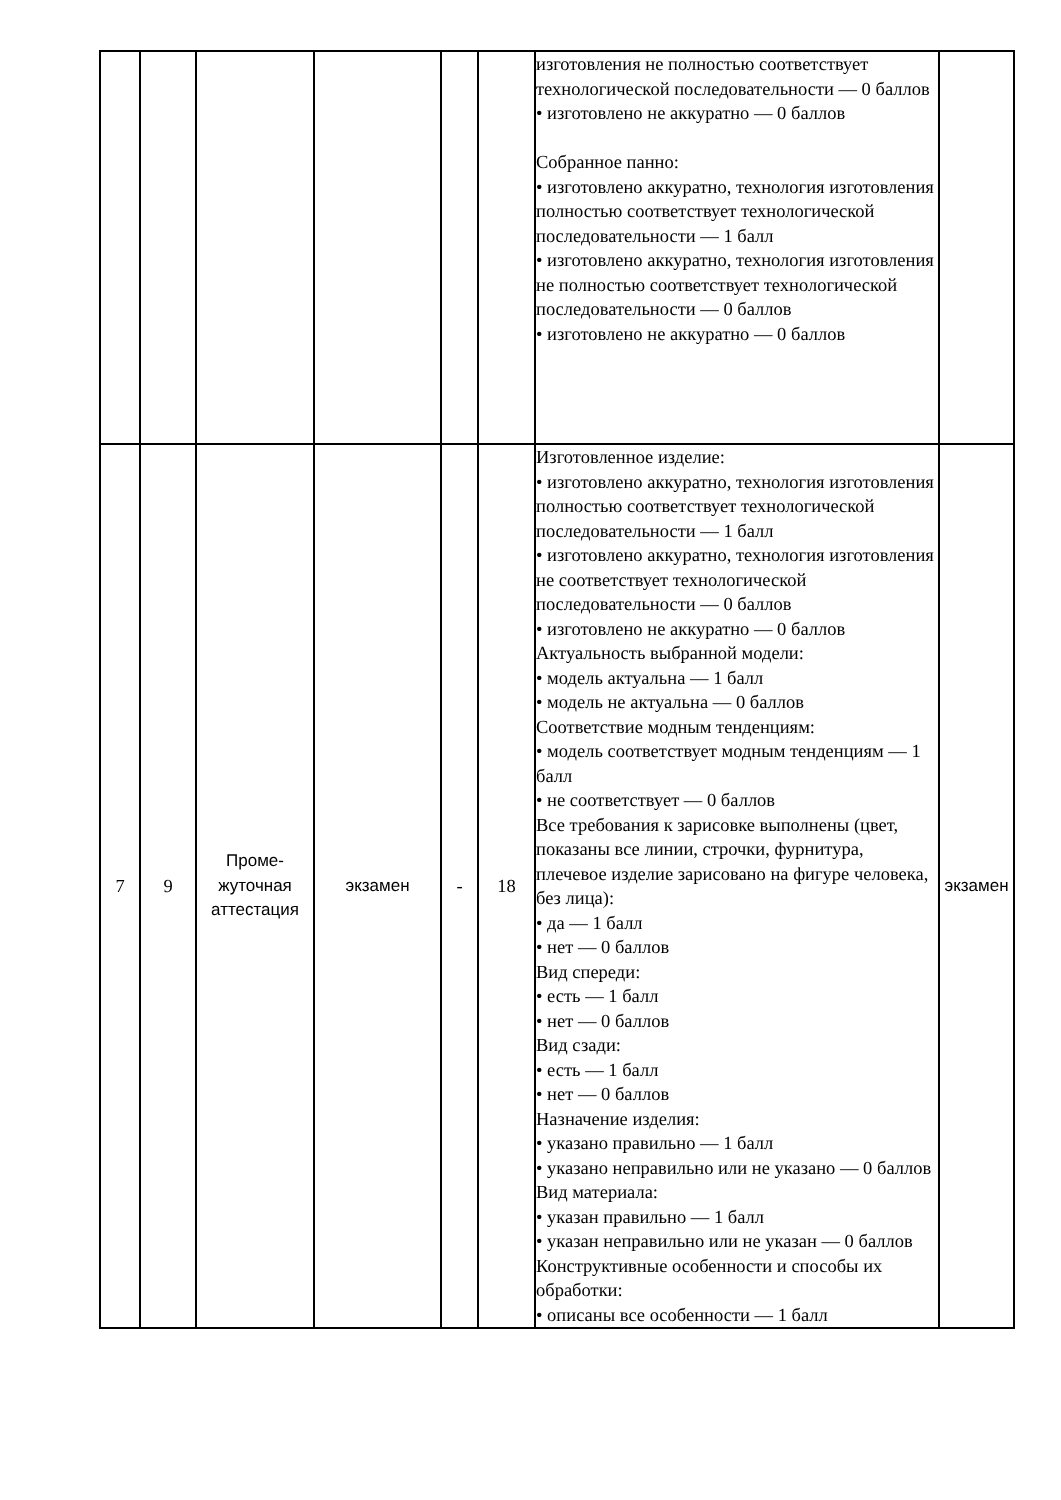| | | | | | | изготовления не полностью соответствует технологической последовательности — 0 баллов • изготовлено не аккуратно — 0 баллов Собранное панно: • изготовлено аккуратно, технология изготовления полностью соответствует технологической последовательности — 1 балл • изготовлено аккуратно, технология изготовления не полностью соответствует технологической последовательности — 0 баллов • изготовлено не аккуратно — 0 баллов | |
| 7 | 9 | Проме- жуточная аттестация | экзамен | - | 18 | Изготовленное изделие: • изготовлено аккуратно, технология изготовления полностью соответствует технологической последовательности — 1 балл • изготовлено аккуратно, технология изготовления не соответствует технологической последовательности — 0 баллов • изготовлено не аккуратно — 0 баллов Актуальность выбранной модели: • модель актуальна — 1 балл • модель не актуальна — 0 баллов Соответствие модным тенденциям: • модель соответствует модным тенденциям — 1 балл • не соответствует — 0 баллов Все требования к зарисовке выполнены (цвет, показаны все линии, строчки, фурнитура, плечевое изделие зарисовано на фигуре человека, без лица): • да — 1 балл • нет — 0 баллов Вид спереди: • есть — 1 балл • нет — 0 баллов Вид сзади: • есть — 1 балл • нет — 0 баллов Назначение изделия: • указано правильно — 1 балл • указано неправильно или не указано — 0 баллов Вид материала: • указан правильно — 1 балл • указан неправильно или не указан — 0 баллов Конструктивные особенности и способы их обработки: • описаны все особенности — 1 балл | экзамен |